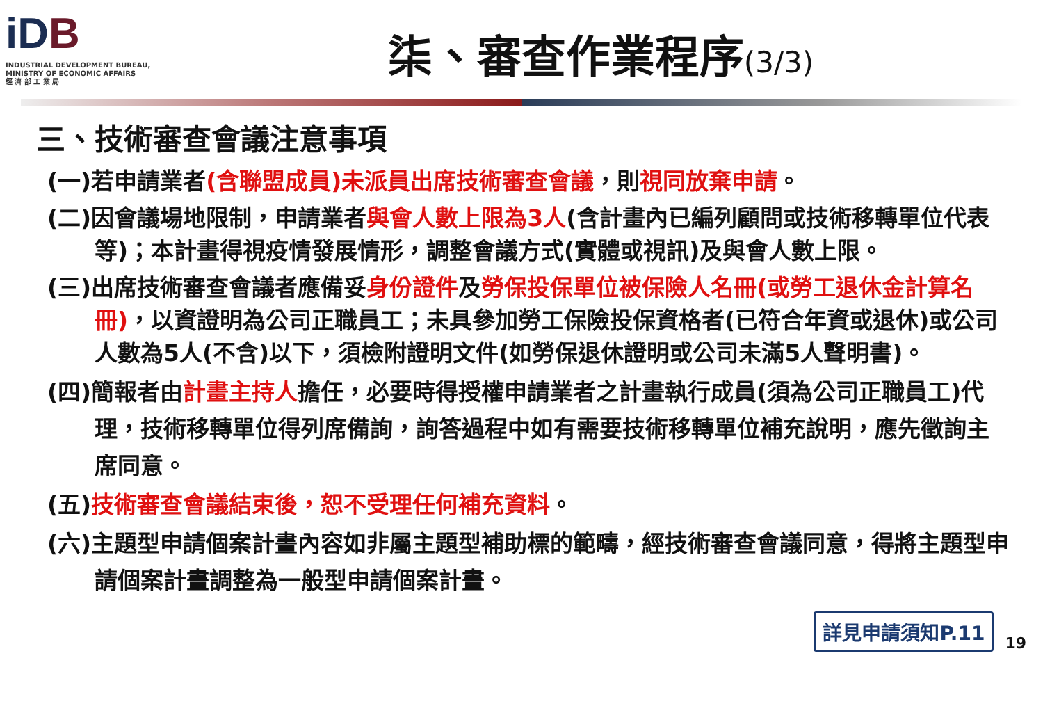iDB
INDUSTRIAL DEVELOPMENT BUREAU,
MINISTRY OF ECONOMIC AFFAIRS
經 濟 部 工 業 局
柒、審查作業程序(3/3)
三、技術審查會議注意事項
(一)若申請業者(含聯盟成員)未派員出席技術審查會議，則視同放棄申請。
(二)因會議場地限制，申請業者與會人數上限為3人(含計畫內已編列顧問或技術移轉單位代表等)；本計畫得視疫情發展情形，調整會議方式(實體或視訊)及與會人數上限。
(三)出席技術審查會議者應備妥身份證件及勞保投保單位被保險人名冊(或勞工退休金計算名冊)，以資證明為公司正職員工；未具參加勞工保險投保資格者(已符合年資或退休)或公司人數為5人(不含)以下，須檢附證明文件(如勞保退休證明或公司未滿5人聲明書)。
(四)簡報者由計畫主持人擔任，必要時得授權申請業者之計畫執行成員(須為公司正職員工)代理，技術移轉單位得列席備詢，詢答過程中如有需要技術移轉單位補充說明，應先徵詢主席同意。
(五)技術審查會議結束後，恕不受理任何補充資料。
(六)主題型申請個案計畫內容如非屬主題型補助標的範疇，經技術審查會議同意，得將主題型申請個案計畫調整為一般型申請個案計畫。
詳見申請須知P.11
19